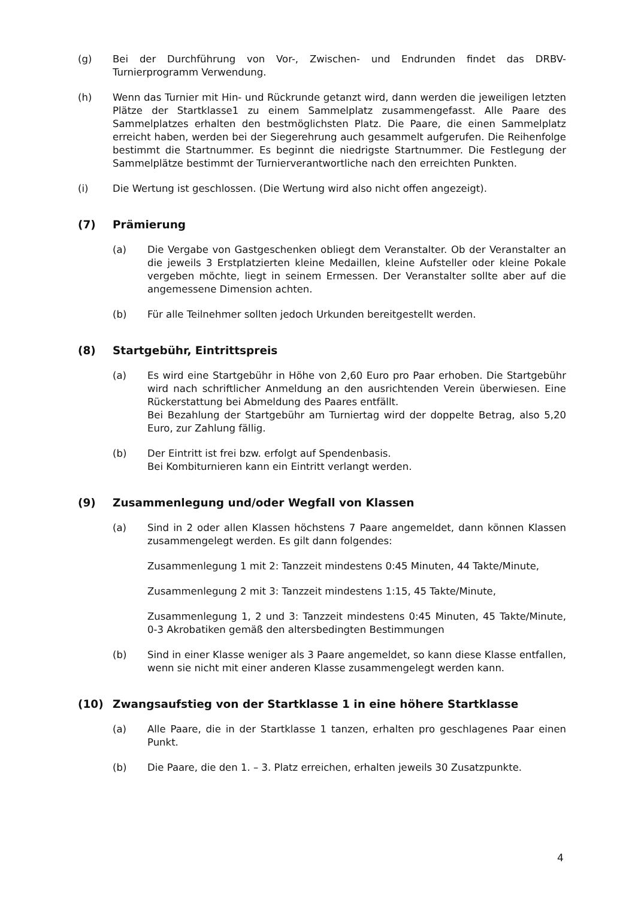(g) Bei der Durchführung von Vor-, Zwischen- und Endrunden findet das DRBV-Turnierprogramm Verwendung.
(h) Wenn das Turnier mit Hin- und Rückrunde getanzt wird, dann werden die jeweiligen letzten Plätze der Startklasse1 zu einem Sammelplatz zusammengefasst. Alle Paare des Sammelplatzes erhalten den bestmöglichsten Platz. Die Paare, die einen Sammelplatz erreicht haben, werden bei der Siegerehrung auch gesammelt aufgerufen. Die Reihenfolge bestimmt die Startnummer. Es beginnt die niedrigste Startnummer. Die Festlegung der Sammelplätze bestimmt der Turnierverantwortliche nach den erreichten Punkten.
(i) Die Wertung ist geschlossen. (Die Wertung wird also nicht offen angezeigt).
(7) Prämierung
(a) Die Vergabe von Gastgeschenken obliegt dem Veranstalter. Ob der Veranstalter an die jeweils 3 Erstplatzierten kleine Medaillen, kleine Aufsteller oder kleine Pokale vergeben möchte, liegt in seinem Ermessen. Der Veranstalter sollte aber auf die angemessene Dimension achten.
(b) Für alle Teilnehmer sollten jedoch Urkunden bereitgestellt werden.
(8) Startgebühr, Eintrittspreis
(a) Es wird eine Startgebühr in Höhe von 2,60 Euro pro Paar erhoben. Die Startgebühr wird nach schriftlicher Anmeldung an den ausrichtenden Verein überwiesen. Eine Rückerstattung bei Abmeldung des Paares entfällt.
Bei Bezahlung der Startgebühr am Turniertag wird der doppelte Betrag, also 5,20 Euro, zur Zahlung fällig.
(b) Der Eintritt ist frei bzw. erfolgt auf Spendenbasis.
Bei Kombiturnieren kann ein Eintritt verlangt werden.
(9) Zusammenlegung und/oder Wegfall von Klassen
(a) Sind in 2 oder allen Klassen höchstens 7 Paare angemeldet, dann können Klassen zusammengelegt werden. Es gilt dann folgendes:
Zusammenlegung 1 mit 2: Tanzzeit mindestens 0:45 Minuten, 44 Takte/Minute,
Zusammenlegung 2 mit 3: Tanzzeit mindestens 1:15, 45 Takte/Minute,
Zusammenlegung 1, 2 und 3: Tanzzeit mindestens 0:45 Minuten, 45 Takte/Minute, 0-3 Akrobatiken gemäß den altersbedingten Bestimmungen
(b) Sind in einer Klasse weniger als 3 Paare angemeldet, so kann diese Klasse entfallen, wenn sie nicht mit einer anderen Klasse zusammengelegt werden kann.
(10) Zwangsaufstieg von der Startklasse 1 in eine höhere Startklasse
(a) Alle Paare, die in der Startklasse 1 tanzen, erhalten pro geschlagenes Paar einen Punkt.
(b) Die Paare, die den 1. – 3. Platz erreichen, erhalten jeweils 30 Zusatzpunkte.
4